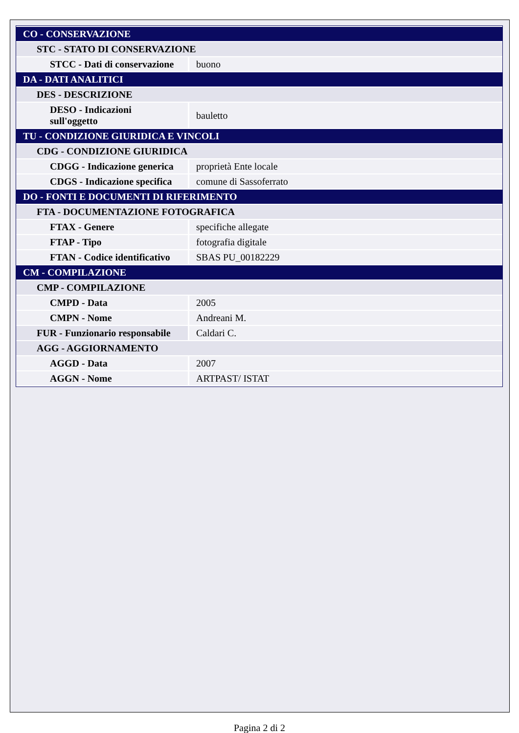| CO - CONSERVAZIONE | |
| STC - STATO DI CONSERVAZIONE | |
| STCC - Dati di conservazione | buono |
| DA - DATI ANALITICI | |
| DES - DESCRIZIONE | |
| DESO - Indicazioni sull'oggetto | bauletto |
| TU - CONDIZIONE GIURIDICA E VINCOLI | |
| CDG - CONDIZIONE GIURIDICA | |
| CDGG - Indicazione generica | proprietà Ente locale |
| CDGS - Indicazione specifica | comune di Sassoferrato |
| DO - FONTI E DOCUMENTI DI RIFERIMENTO | |
| FTA - DOCUMENTAZIONE FOTOGRAFICA | |
| FTAX - Genere | specifiche allegate |
| FTAP - Tipo | fotografia digitale |
| FTAN - Codice identificativo | SBAS PU_00182229 |
| CM - COMPILAZIONE | |
| CMP - COMPILAZIONE | |
| CMPD - Data | 2005 |
| CMPN - Nome | Andreani M. |
| FUR - Funzionario responsabile | Caldari C. |
| AGG - AGGIORNAMENTO | |
| AGGD - Data | 2007 |
| AGGN - Nome | ARTPAST/ ISTAT |
Pagina 2 di 2